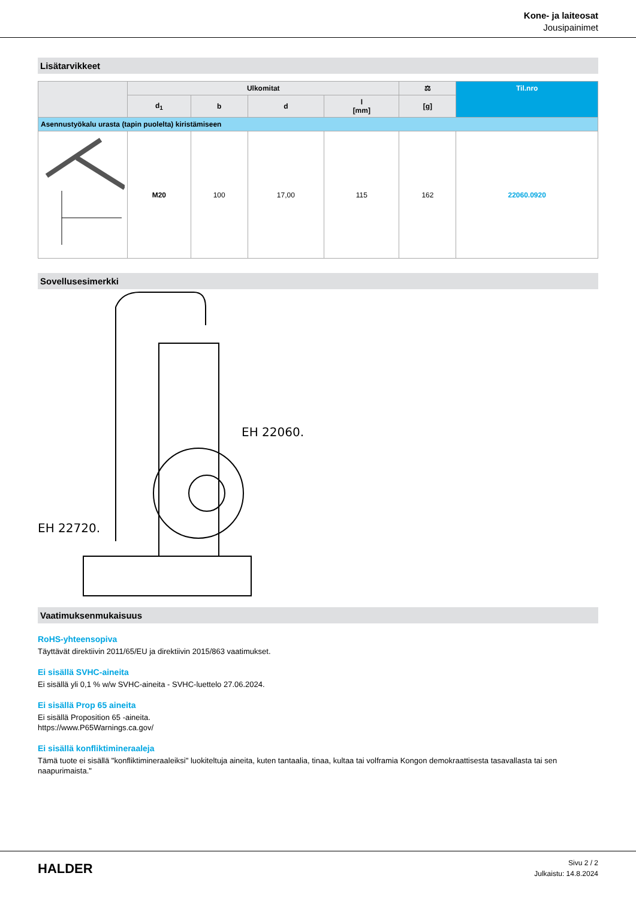Kone- ja laiteosat
Jousipainimet
Lisätarvikkeet
| | Ulkomitat | | | | ⚖ | Til.nro |
| --- | --- | --- | --- | --- | --- | --- |
| | d<sub>1</sub> | b | d | l [mm] | [g] | |
| Asennustyökalu urasta (tapin puolelta) kiristämiseen | | | | | | |
| | M20 | 100 | 17,00 | 115 | 162 | 22060.0920 |
Sovellusesimerkki
EH 22060.
EH 22720.
Vaatimuksenmukaisuus
RoHS-yhteensopiva
Täyttävät direktiivin 2011/65/EU ja direktiivin 2015/863 vaatimukset.
Ei sisällä SVHC-aineita
Ei sisällä yli 0,1 % w/w SVHC-aineita - SVHC-luettelo 27.06.2024.
Ei sisällä Prop 65 aineita
Ei sisällä Proposition 65 -aineita.
https://www.P65Warnings.ca.gov/
Ei sisällä konfliktimineraaleja
Tämä tuote ei sisällä "konfliktimineraaleiksi" luokiteltuja aineita, kuten tantaalia, tinaa, kultaa tai volframia Kongon demokraattisesta tasavallasta tai sen naapurimaista."
HALDER
Sivu 2 / 2
Julkaistu: 14.8.2024